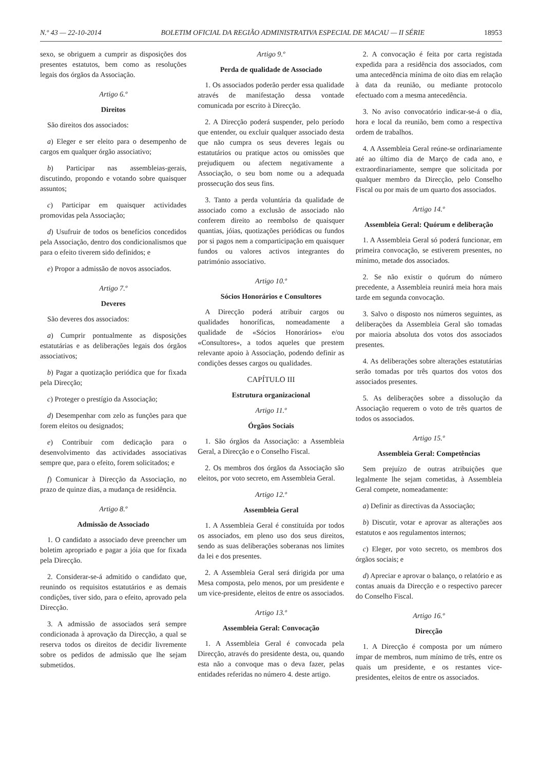N.º 43 — 22-10-2014 BOLETIM OFICIAL DA REGIÃO ADMINISTRATIVA ESPECIAL DE MACAU — II SÉRIE 18953
sexo, se obriguem a cumprir as disposições dos presentes estatutos, bem como as resoluções legais dos órgãos da Associação.
Artigo 6.º
Direitos
São direitos dos associados:
a) Eleger e ser eleito para o desempenho de cargos em qualquer órgão associativo;
b) Participar nas assembleias-gerais, discutindo, propondo e votando sobre quaisquer assuntos;
c) Participar em quaisquer actividades promovidas pela Associação;
d) Usufruir de todos os benefícios concedidos pela Associação, dentro dos condicionalismos que para o efeito tiverem sido definidos; e
e) Propor a admissão de novos associados.
Artigo 7.º
Deveres
São deveres dos associados:
a) Cumprir pontualmente as disposições estatutárias e as deliberações legais dos órgãos associativos;
b) Pagar a quotização periódica que for fixada pela Direcção;
c) Proteger o prestígio da Associação;
d) Desempenhar com zelo as funções para que forem eleitos ou designados;
e) Contribuir com dedicação para o desenvolvimento das actividades associativas sempre que, para o efeito, forem solicitados; e
f) Comunicar à Direcção da Associação, no prazo de quinze dias, a mudança de residência.
Artigo 8.º
Admissão de Associado
1. O candidato a associado deve preencher um boletim apropriado e pagar a jóia que for fixada pela Direcção.
2. Considerar-se-á admitido o candidato que, reunindo os requisitos estatutários e as demais condições, tiver sido, para o efeito, aprovado pela Direcção.
3. A admissão de associados será sempre condicionada à aprovação da Direcção, a qual se reserva todos os direitos de decidir livremente sobre os pedidos de admissão que lhe sejam submetidos.
Artigo 9.º
Perda de qualidade de Associado
1. Os associados poderão perder essa qualidade através de manifestação dessa vontade comunicada por escrito à Direcção.
2. A Direcção poderá suspender, pelo período que entender, ou excluir qualquer associado desta que não cumpra os seus deveres legais ou estatutários ou pratique actos ou omissões que prejudiquem ou afectem negativamente a Associação, o seu bom nome ou a adequada prossecução dos seus fins.
3. Tanto a perda voluntária da qualidade de associado como a exclusão de associado não conferem direito ao reembolso de quaisquer quantias, jóias, quotizações periódicas ou fundos por si pagos nem a comparticipação em quaisquer fundos ou valores activos integrantes do património associativo.
Artigo 10.º
Sócios Honorários e Consultores
A Direcção poderá atribuir cargos ou qualidades honoríficas, nomeadamente a qualidade de «Sócios Honorários» e/ou «Consultores», a todos aqueles que prestem relevante apoio à Associação, podendo definir as condições desses cargos ou qualidades.
CAPÍTULO III
Estrutura organizacional
Artigo 11.º
Órgãos Sociais
1. São órgãos da Associação: a Assembleia Geral, a Direcção e o Conselho Fiscal.
2. Os membros dos órgãos da Associação são eleitos, por voto secreto, em Assembleia Geral.
Artigo 12.º
Assembleia Geral
1. A Assembleia Geral é constituída por todos os associados, em pleno uso dos seus direitos, sendo as suas deliberações soberanas nos limites da lei e dos presentes.
2. A Assembleia Geral será dirigida por uma Mesa composta, pelo menos, por um presidente e um vice-presidente, eleitos de entre os associados.
Artigo 13.º
Assembleia Geral: Convocação
1. A Assembleia Geral é convocada pela Direcção, através do presidente desta, ou, quando esta não a convoque mas o deva fazer, pelas entidades referidas no número 4. deste artigo.
2. A convocação é feita por carta registada expedida para a residência dos associados, com uma antecedência mínima de oito dias em relação à data da reunião, ou mediante protocolo efectuado com a mesma antecedência.
3. No aviso convocatório indicar-se-á o dia, hora e local da reunião, bem como a respectiva ordem de trabalhos.
4. A Assembleia Geral reúne-se ordinariamente até ao último dia de Março de cada ano, e extraordinariamente, sempre que solicitada por qualquer membro da Direcção, pelo Conselho Fiscal ou por mais de um quarto dos associados.
Artigo 14.º
Assembleia Geral: Quórum e deliberação
1. A Assembleia Geral só poderá funcionar, em primeira convocação, se estiverem presentes, no mínimo, metade dos associados.
2. Se não existir o quórum do número precedente, a Assembleia reunirá meia hora mais tarde em segunda convocação.
3. Salvo o disposto nos números seguintes, as deliberações da Assembleia Geral são tomadas por maioria absoluta dos votos dos associados presentes.
4. As deliberações sobre alterações estatutárias serão tomadas por três quartos dos votos dos associados presentes.
5. As deliberações sobre a dissolução da Associação requerem o voto de três quartos de todos os associados.
Artigo 15.º
Assembleia Geral: Competências
Sem prejuízo de outras atribuições que legalmente lhe sejam cometidas, à Assembleia Geral compete, nomeadamente:
a) Definir as directivas da Associação;
b) Discutir, votar e aprovar as alterações aos estatutos e aos regulamentos internos;
c) Eleger, por voto secreto, os membros dos órgãos sociais; e
d) Apreciar e aprovar o balanço, o relatório e as contas anuais da Direcção e o respectivo parecer do Conselho Fiscal.
Artigo 16.º
Direcção
1. A Direcção é composta por um número ímpar de membros, num mínimo de três, entre os quais um presidente, e os restantes vice-presidentes, eleitos de entre os associados.